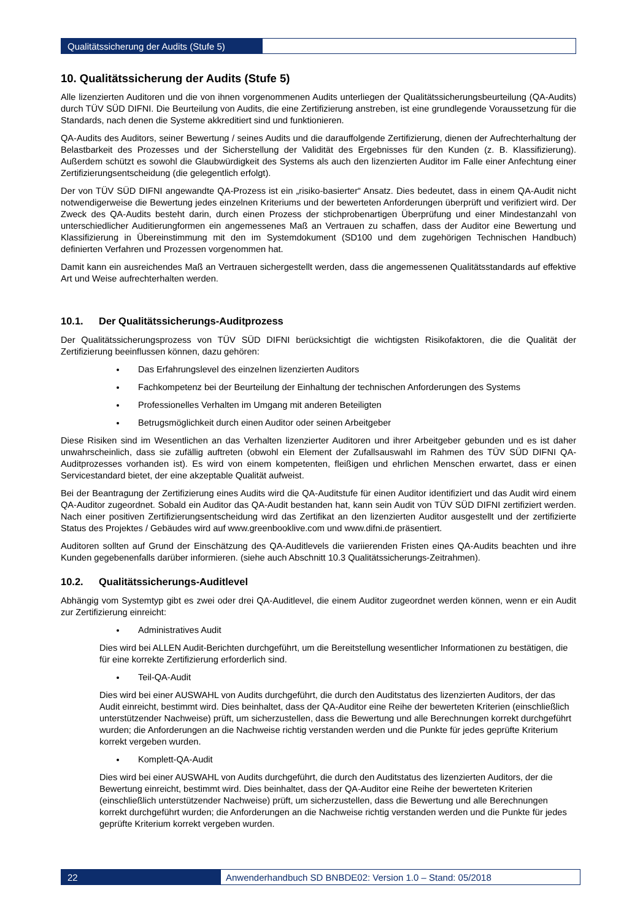Qualitätssicherung der Audits (Stufe 5)
10. Qualitätssicherung der Audits (Stufe 5)
Alle lizenzierten Auditoren und die von ihnen vorgenommenen Audits unterliegen der Qualitätssicherungsbeurteilung (QA-Audits) durch TÜV SÜD DIFNI. Die Beurteilung von Audits, die eine Zertifizierung anstreben, ist eine grundlegende Voraussetzung für die Standards, nach denen die Systeme akkreditiert sind und funktionieren.
QA-Audits des Auditors, seiner Bewertung / seines Audits und die darauffolgende Zertifizierung, dienen der Aufrechterhaltung der Belastbarkeit des Prozesses und der Sicherstellung der Validität des Ergebnisses für den Kunden (z. B. Klassifizierung). Außerdem schützt es sowohl die Glaubwürdigkeit des Systems als auch den lizenzierten Auditor im Falle einer Anfechtung einer Zertifizierungsentscheidung (die gelegentlich erfolgt).
Der von TÜV SÜD DIFNI angewandte QA-Prozess ist ein „risiko-basierter“ Ansatz. Dies bedeutet, dass in einem QA-Audit nicht notwendigerweise die Bewertung jedes einzelnen Kriteriums und der bewerteten Anforderungen überprüft und verifiziert wird. Der Zweck des QA-Audits besteht darin, durch einen Prozess der stichprobenartigen Überprüfung und einer Mindestanzahl von unterschiedlicher Auditierungformen ein angemessenes Maß an Vertrauen zu schaffen, dass der Auditor eine Bewertung und Klassifizierung in Übereinstimmung mit den im Systemdokument (SD100 und dem zugehörigen Technischen Handbuch) definierten Verfahren und Prozessen vorgenommen hat.
Damit kann ein ausreichendes Maß an Vertrauen sichergestellt werden, dass die angemessenen Qualitätsstandards auf effektive Art und Weise aufrechterhalten werden.
10.1. Der Qualitätssicherungs-Auditprozess
Der Qualitätssicherungsprozess von TÜV SÜD DIFNI berücksichtigt die wichtigsten Risikofaktoren, die die Qualität der Zertifizierung beeinflussen können, dazu gehören:
Das Erfahrungslevel des einzelnen lizenzierten Auditors
Fachkompetenz bei der Beurteilung der Einhaltung der technischen Anforderungen des Systems
Professionelles Verhalten im Umgang mit anderen Beteiligten
Betrugsmöglichkeit durch einen Auditor oder seinen Arbeitgeber
Diese Risiken sind im Wesentlichen an das Verhalten lizenzierter Auditoren und ihrer Arbeitgeber gebunden und es ist daher unwahrscheinlich, dass sie zufällig auftreten (obwohl ein Element der Zufallsauswahl im Rahmen des TÜV SÜD DIFNI QA-Auditprozesses vorhanden ist). Es wird von einem kompetenten, fleißigen und ehrlichen Menschen erwartet, dass er einen Servicestandard bietet, der eine akzeptable Qualität aufweist.
Bei der Beantragung der Zertifizierung eines Audits wird die QA-Auditstufe für einen Auditor identifiziert und das Audit wird einem QA-Auditor zugeordnet. Sobald ein Auditor das QA-Audit bestanden hat, kann sein Audit von TÜV SÜD DIFNI zertifiziert werden. Nach einer positiven Zertifizierungsentscheidung wird das Zertifikat an den lizenzierten Auditor ausgestellt und der zertifizierte Status des Projektes / Gebäudes wird auf www.greenbooklive.com und www.difni.de präsentiert.
Auditoren sollten auf Grund der Einschätzung des QA-Auditlevels die variierenden Fristen eines QA-Audits beachten und ihre Kunden gegebenenfalls darüber informieren. (siehe auch Abschnitt 10.3 Qualitätssicherungs-Zeitrahmen).
10.2. Qualitätssicherungs-Auditlevel
Abhängig vom Systemtyp gibt es zwei oder drei QA-Auditlevel, die einem Auditor zugeordnet werden können, wenn er ein Audit zur Zertifizierung einreicht:
Administratives Audit
Dies wird bei ALLEN Audit-Berichten durchgeführt, um die Bereitstellung wesentlicher Informationen zu bestätigen, die für eine korrekte Zertifizierung erforderlich sind.
Teil-QA-Audit
Dies wird bei einer AUSWAHL von Audits durchgeführt, die durch den Auditstatus des lizenzierten Auditors, der das Audit einreicht, bestimmt wird. Dies beinhaltet, dass der QA-Auditor eine Reihe der bewerteten Kriterien (einschließlich unterstützender Nachweise) prüft, um sicherzustellen, dass die Bewertung und alle Berechnungen korrekt durchgeführt wurden; die Anforderungen an die Nachweise richtig verstanden werden und die Punkte für jedes geprüfte Kriterium korrekt vergeben wurden.
Komplett-QA-Audit
Dies wird bei einer AUSWAHL von Audits durchgeführt, die durch den Auditstatus des lizenzierten Auditors, der die Bewertung einreicht, bestimmt wird. Dies beinhaltet, dass der QA-Auditor eine Reihe der bewerteten Kriterien (einschließlich unterstützender Nachweise) prüft, um sicherzustellen, dass die Bewertung und alle Berechnungen korrekt durchgeführt wurden; die Anforderungen an die Nachweise richtig verstanden werden und die Punkte für jedes geprüfte Kriterium korrekt vergeben wurden.
22 Anwenderhandbuch SD BNBDE02: Version 1.0 – Stand: 05/2018